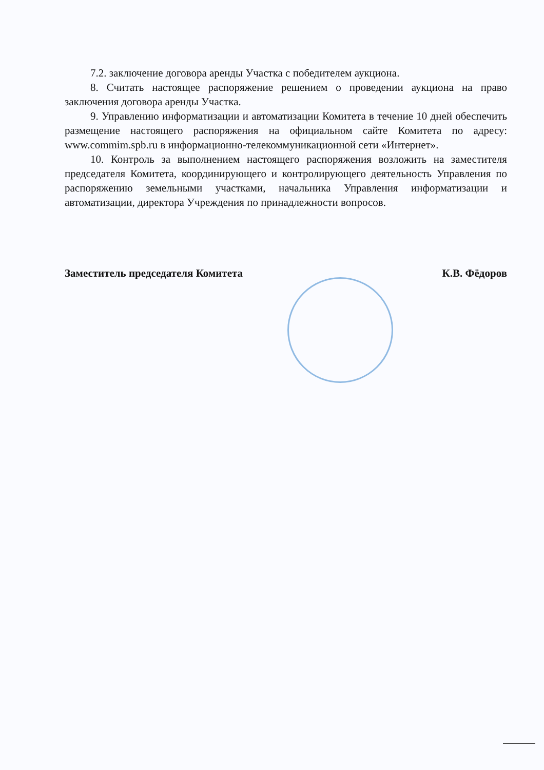7.2. заключение договора аренды Участка с победителем аукциона.
8. Считать настоящее распоряжение решением о проведении аукциона на право заключения договора аренды Участка.
9. Управлению информатизации и автоматизации Комитета в течение 10 дней обеспечить размещение настоящего распоряжения на официальном сайте Комитета по адресу: www.commim.spb.ru в информационно-телекоммуникационной сети «Интернет».
10. Контроль за выполнением настоящего распоряжения возложить на заместителя председателя Комитета, координирующего и контролирующего деятельность Управления по распоряжению земельными участками, начальника Управления информатизации и автоматизации, директора Учреждения по принадлежности вопросов.
Заместитель председателя Комитета К.В. Фёдоров